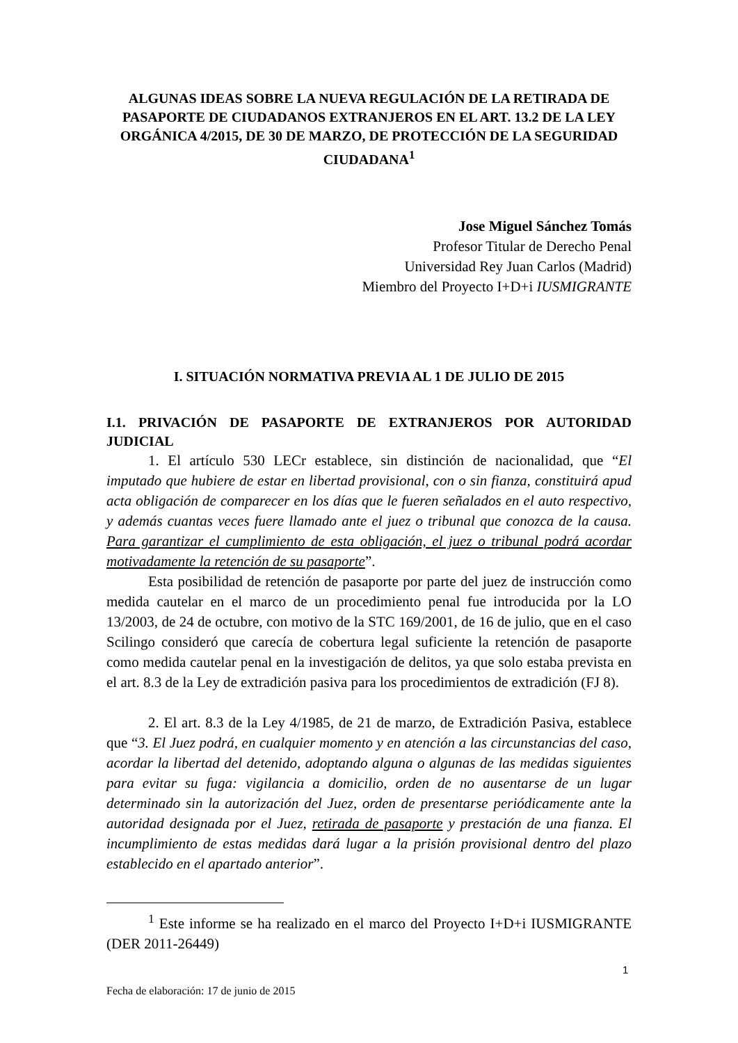ALGUNAS IDEAS SOBRE LA NUEVA REGULACIÓN DE LA RETIRADA DE PASAPORTE DE CIUDADANOS EXTRANJEROS EN EL ART. 13.2 DE LA LEY ORGÁNICA 4/2015, DE 30 DE MARZO, DE PROTECCIÓN DE LA SEGURIDAD CIUDADANA<sup>1</sup>
Jose Miguel Sánchez Tomás
Profesor Titular de Derecho Penal
Universidad Rey Juan Carlos (Madrid)
Miembro del Proyecto I+D+i IUSMIGRANTE
I. SITUACIÓN NORMATIVA PREVIA AL 1 DE JULIO DE 2015
I.1. PRIVACIÓN DE PASAPORTE DE EXTRANJEROS POR AUTORIDAD
JUDICIAL
1. El artículo 530 LECr establece, sin distinción de nacionalidad, que “El imputado que hubiere de estar en libertad provisional, con o sin fianza, constituirá apud acta obligación de comparecer en los días que le fueren señalados en el auto respectivo, y además cuantas veces fuere llamado ante el juez o tribunal que conozca de la causa. Para garantizar el cumplimiento de esta obligación, el juez o tribunal podrá acordar motivadamente la retención de su pasaporte”.
Esta posibilidad de retención de pasaporte por parte del juez de instrucción como medida cautelar en el marco de un procedimiento penal fue introducida por la LO 13/2003, de 24 de octubre, con motivo de la STC 169/2001, de 16 de julio, que en el caso Scilingo consideró que carecía de cobertura legal suficiente la retención de pasaporte como medida cautelar penal en la investigación de delitos, ya que solo estaba prevista en el art. 8.3 de la Ley de extradición pasiva para los procedimientos de extradición (FJ 8).
2. El art. 8.3 de la Ley 4/1985, de 21 de marzo, de Extradición Pasiva, establece que “3. El Juez podrá, en cualquier momento y en atención a las circunstancias del caso, acordar la libertad del detenido, adoptando alguna o algunas de las medidas siguientes para evitar su fuga: vigilancia a domicilio, orden de no ausentarse de un lugar determinado sin la autorización del Juez, orden de presentarse periódicamente ante la autoridad designada por el Juez, retirada de pasaporte y prestación de una fianza. El incumplimiento de estas medidas dará lugar a la prisión provisional dentro del plazo establecido en el apartado anterior”.
<sup>1</sup> Este informe se ha realizado en el marco del Proyecto I+D+i IUSMIGRANTE (DER 2011-26449)
1
Fecha de elaboración: 17 de junio de 2015